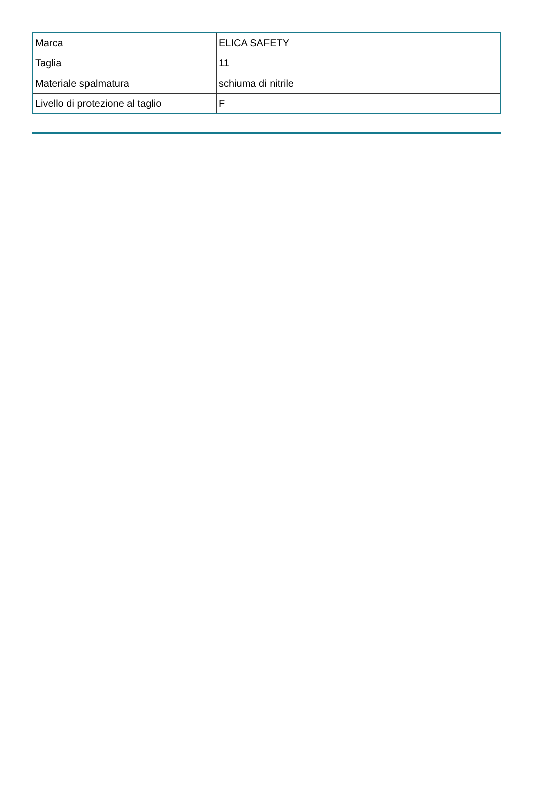| Marca | ELICA SAFETY |
| Taglia | 11 |
| Materiale spalmatura | schiuma di nitrile |
| Livello di protezione al taglio | F |